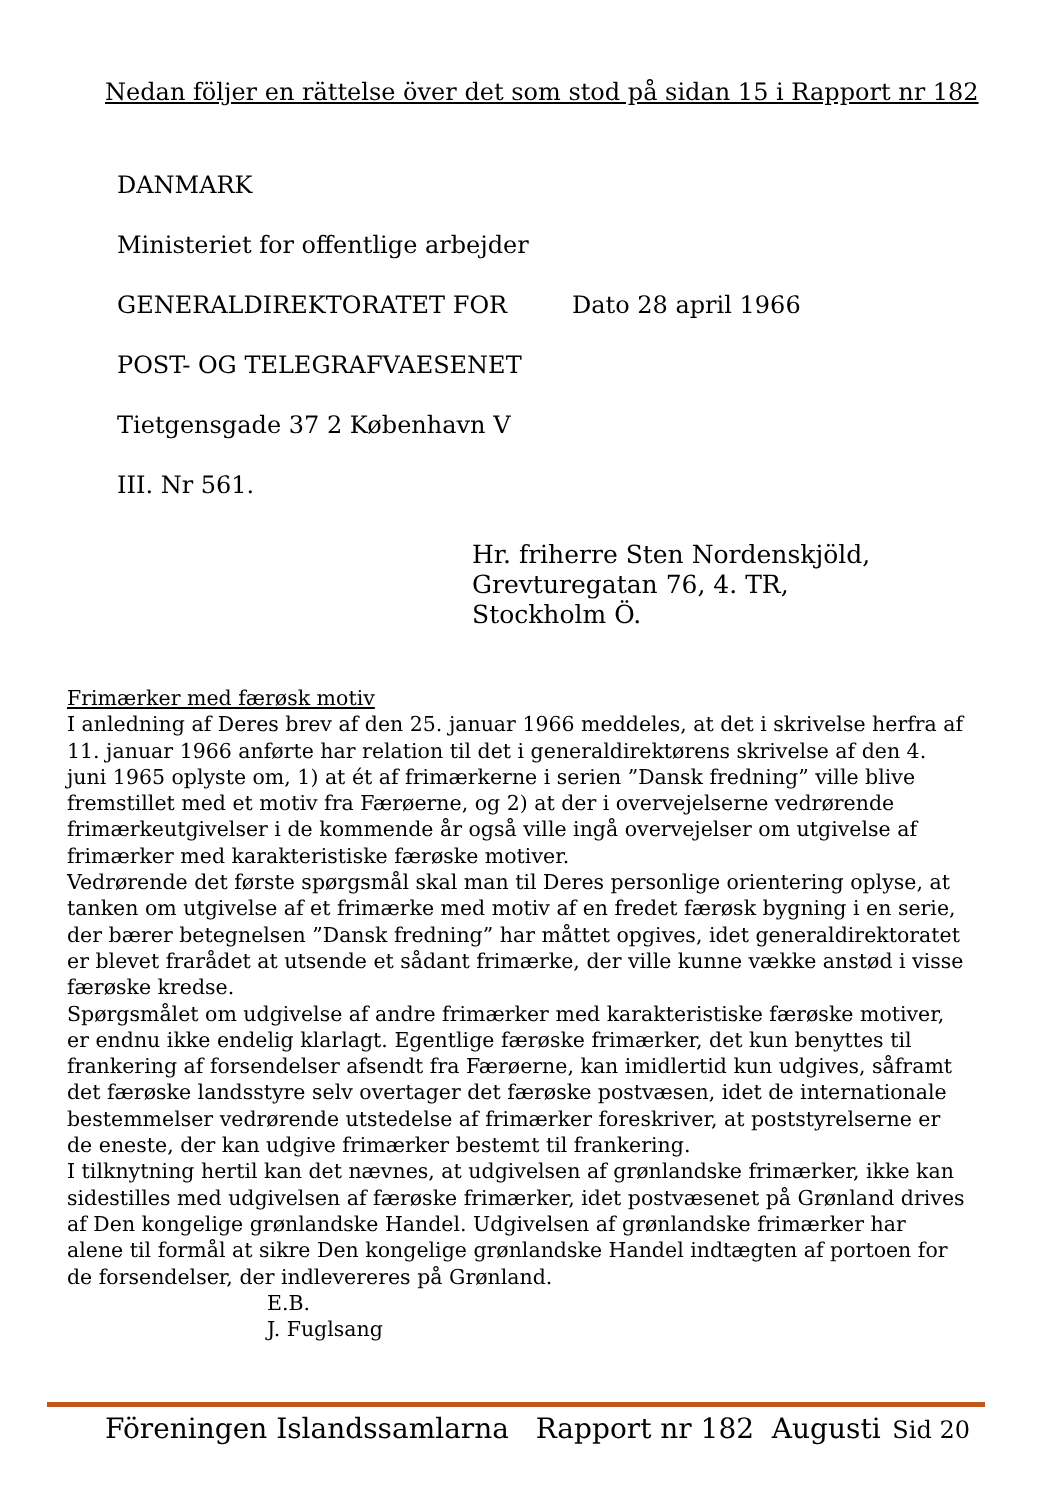Nedan följer en rättelse över det som stod på sidan 15 i Rapport nr 182
DANMARK
Ministeriet for offentlige arbejder
GENERALDIREKTORATET FOR Dato 28 april 1966
POST- OG TELEGRAFVAESENET
Tietgensgade 37 2 København V
III. Nr 561.
Hr. friherre Sten Nordenskjöld,
Grevturegatan 76, 4. TR,
Stockholm Ö.
Frimærker med færøsk motiv
I anledning af Deres brev af den 25. januar 1966 meddeles, at det i skrivelse herfra af 11. januar 1966 anførte har relation til det i generaldirektørens skrivelse af den 4. juni 1965 oplyste om, 1) at ét af frimærkerne i serien ”Dansk fredning” ville blive fremstillet med et motiv fra Færøerne, og 2) at der i overvejelserne vedrørende frimærkeutgivelser i de kommende år også ville ingå overvejelser om utgivelse af frimærker med karakteristiske færøske motiver.
Vedrørende det første spørgsmål skal man til Deres personlige orientering oplyse, at tanken om utgivelse af et frimærke med motiv af en fredet færøsk bygning i en serie, der bærer betegnelsen ”Dansk fredning” har måttet opgives, idet generaldirektoratet er blevet frarådet at utsende et sådant frimærke, der ville kunne vække anstød i visse færøske kredse.
Spørgsmålet om udgivelse af andre frimærker med karakteristiske færøske motiver, er endnu ikke endelig klarlagt. Egentlige færøske frimærker, det kun benyttes til frankering af forsendelser afsendt fra Færøerne, kan imidlertid kun udgives, såframt det færøske landsstyre selv overtager det færøske postvæsen, idet de internationale bestemmelser vedrørende utstedelse af frimærker foreskriver, at poststyrelserne er de eneste, der kan udgive frimærker bestemt til frankering.
I tilknytning hertil kan det nævnes, at udgivelsen af grønlandske frimærker, ikke kan sidestilles med udgivelsen af færøske frimærker, idet postvæsenet på Grønland drives af Den kongelige grønlandske Handel. Udgivelsen af grønlandske frimærker har alene til formål at sikre Den kongelige grønlandske Handel indtægten af portoen for de forsendelser, der indlevereres på Grønland.
E.B.
J. Fuglsang
Föreningen Islandssamlarna Rapport nr 182 Augusti Sid 20